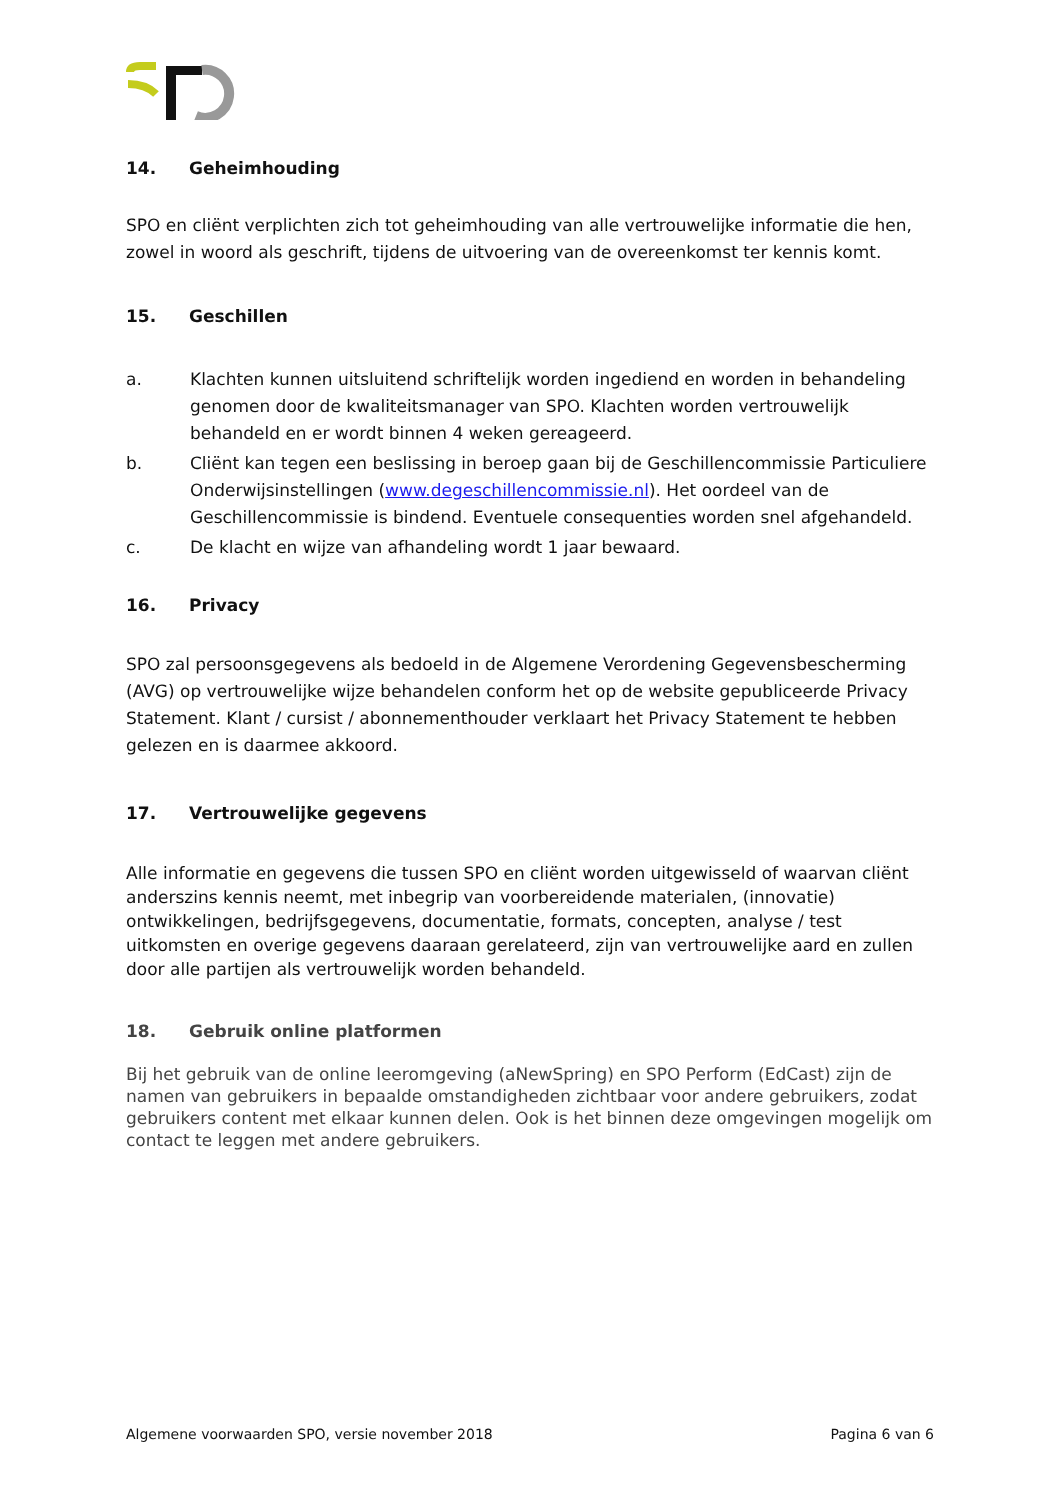14. Geheimhouding
SPO en cliënt verplichten zich tot geheimhouding van alle vertrouwelijke informatie die hen, zowel in woord als geschrift, tijdens de uitvoering van de overeenkomst ter kennis komt.
15. Geschillen
a. Klachten kunnen uitsluitend schriftelijk worden ingediend en worden in behandeling genomen door de kwaliteitsmanager van SPO. Klachten worden vertrouwelijk behandeld en er wordt binnen 4 weken gereageerd.
b. Cliënt kan tegen een beslissing in beroep gaan bij de Geschillencommissie Particuliere Onderwijsinstellingen (www.degeschillencommissie.nl). Het oordeel van de Geschillencommissie is bindend. Eventuele consequenties worden snel afgehandeld.
c. De klacht en wijze van afhandeling wordt 1 jaar bewaard.
16. Privacy
SPO zal persoonsgegevens als bedoeld in de Algemene Verordening Gegevensbescherming (AVG) op vertrouwelijke wijze behandelen conform het op de website gepubliceerde Privacy Statement. Klant / cursist / abonnementhouder verklaart het Privacy Statement te hebben gelezen en is daarmee akkoord.
17. Vertrouwelijke gegevens
Alle informatie en gegevens die tussen SPO en cliënt worden uitgewisseld of waarvan cliënt anderszins kennis neemt, met inbegrip van voorbereidende materialen, (innovatie) ontwikkelingen, bedrijfsgegevens, documentatie, formats, concepten, analyse / test uitkomsten en overige gegevens daaraan gerelateerd, zijn van vertrouwelijke aard en zullen door alle partijen als vertrouwelijk worden behandeld.
18. Gebruik online platformen
Bij het gebruik van de online leeromgeving (aNewSpring) en SPO Perform (EdCast) zijn de namen van gebruikers in bepaalde omstandigheden zichtbaar voor andere gebruikers, zodat gebruikers content met elkaar kunnen delen. Ook is het binnen deze omgevingen mogelijk om contact te leggen met andere gebruikers.
Algemene voorwaarden SPO, versie november 2018 Pagina 6 van 6